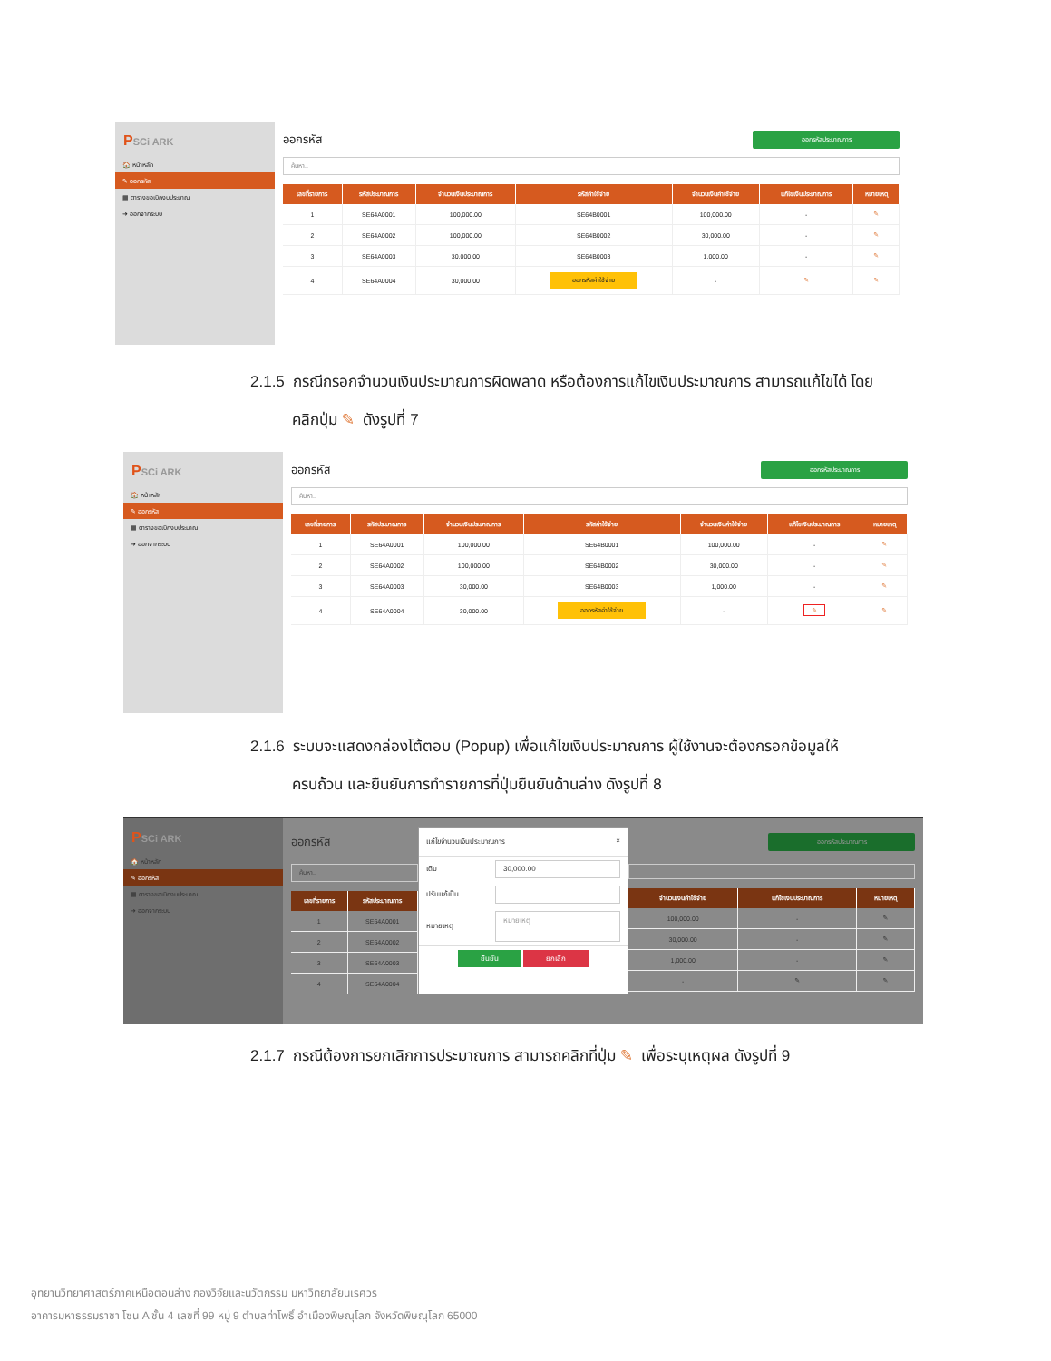PSCi ARK
🏠 หน้าหลัก
✎ ออกรหัส
▦ ตารางขอเบิกงบประมาณ
➜ ออกจากระบบ
ออกรหัส
ออกรหัสประมาณการ
ค้นหา..
| เลขที่รายการ | รหัสประมาณการ | จำนวนเงินประมาณการ | รหัสค่าใช้จ่าย | จำนวนเงินค่าใช้จ่าย | แก้ไขเงินประมาณการ | หมายเหตุ |
| --- | --- | --- | --- | --- | --- | --- |
| 1 | SE64A0001 | 100,000.00 | SE64B0001 | 100,000.00 | - | ✎ |
| 2 | SE64A0002 | 100,000.00 | SE64B0002 | 30,000.00 | - | ✎ |
| 3 | SE64A0003 | 30,000.00 | SE64B0003 | 1,000.00 | - | ✎ |
| 4 | SE64A0004 | 30,000.00 | ออกรหัสค่าใช้จ่าย | - | ✎ | ✎ |
2.1.5 กรณีกรอกจำนวนเงินประมาณการผิดพลาด หรือต้องการแก้ไขเงินประมาณการ สามารถแก้ไขได้ โดย
คลิกปุ่ม ✎ ดังรูปที่ 7
PSCi ARK
🏠 หน้าหลัก
✎ ออกรหัส
▦ ตารางขอเบิกงบประมาณ
➜ ออกจากระบบ
ออกรหัส
ออกรหัสประมาณการ
ค้นหา..
| เลขที่รายการ | รหัสประมาณการ | จำนวนเงินประมาณการ | รหัสค่าใช้จ่าย | จำนวนเงินค่าใช้จ่าย | แก้ไขเงินประมาณการ | หมายเหตุ |
| --- | --- | --- | --- | --- | --- | --- |
| 1 | SE64A0001 | 100,000.00 | SE64B0001 | 100,000.00 | - | ✎ |
| 2 | SE64A0002 | 100,000.00 | SE64B0002 | 30,000.00 | - | ✎ |
| 3 | SE64A0003 | 30,000.00 | SE64B0003 | 1,000.00 | - | ✎ |
| 4 | SE64A0004 | 30,000.00 | ออกรหัสค่าใช้จ่าย | - | ✎ | ✎ |
2.1.6 ระบบจะแสดงกล่องโต้ตอบ (Popup) เพื่อแก้ไขเงินประมาณการ ผู้ใช้งานจะต้องกรอกข้อมูลให้
ครบถ้วน และยืนยันการทำรายการที่ปุ่มยืนยันด้านล่าง ดังรูปที่ 8
PSCi ARK
🏠 หน้าหลัก
✎ ออกรหัส
▦ ตารางขอเบิกงบประมาณ
➜ ออกจากระบบ
ออกรหัส
ค้นหา..
| เลขที่รายการ | รหัสประมาณการ |
| --- | --- |
| 1 | SE64A0001 |
| 2 | SE64A0002 |
| 3 | SE64A0003 |
| 4 | SE64A0004 |
แก้ไขจำนวนเงินประมาณการ ×
เดิม
30,000.00
ปรับแก้เป็น
หมายเหตุ
หมายเหตุ
ยืนยัน ยกเลิก
ออกรหัสประมาณการ
| จำนวนเงินค่าใช้จ่าย | แก้ไขเงินประมาณการ | หมายเหตุ |
| --- | --- | --- |
| 100,000.00 | - | ✎ |
| 30,000.00 | - | ✎ |
| 1,000.00 | - | ✎ |
| - | ✎ | ✎ |
2.1.7 กรณีต้องการยกเลิกการประมาณการ สามารถคลิกที่ปุ่ม ✎ เพื่อระบุเหตุผล ดังรูปที่ 9
อุทยานวิทยาศาสตร์ภาคเหนือตอนล่าง กองวิจัยและนวัตกรรม มหาวิทยาลัยนเรศวร
อาคารมหาธรรมราชา โซน A ชั้น 4 เลขที่ 99 หมู่ 9 ตำบลท่าโพธิ์ อำเมืองพิษณุโลก จังหวัดพิษณุโลก 65000